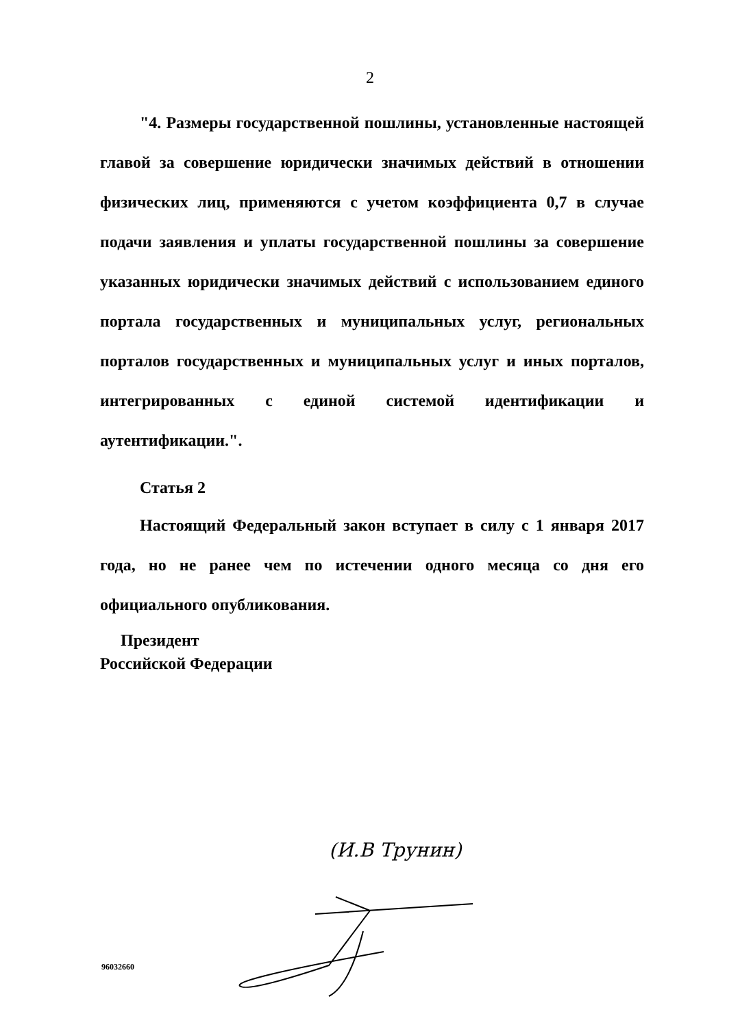2
"4. Размеры государственной пошлины, установленные настоящей главой за совершение юридически значимых действий в отношении физических лиц, применяются с учетом коэффициента 0,7 в случае подачи заявления и уплаты государственной пошлины за совершение указанных юридически значимых действий с использованием единого портала государственных и муниципальных услуг, региональных порталов государственных и муниципальных услуг и иных порталов, интегрированных с единой системой идентификации и аутентификации.".
Статья 2
Настоящий Федеральный закон вступает в силу с 1 января 2017 года, но не ранее чем по истечении одного месяца со дня его официального опубликования.
Президент
Российской Федерации
(И.В Трунин)
96032660